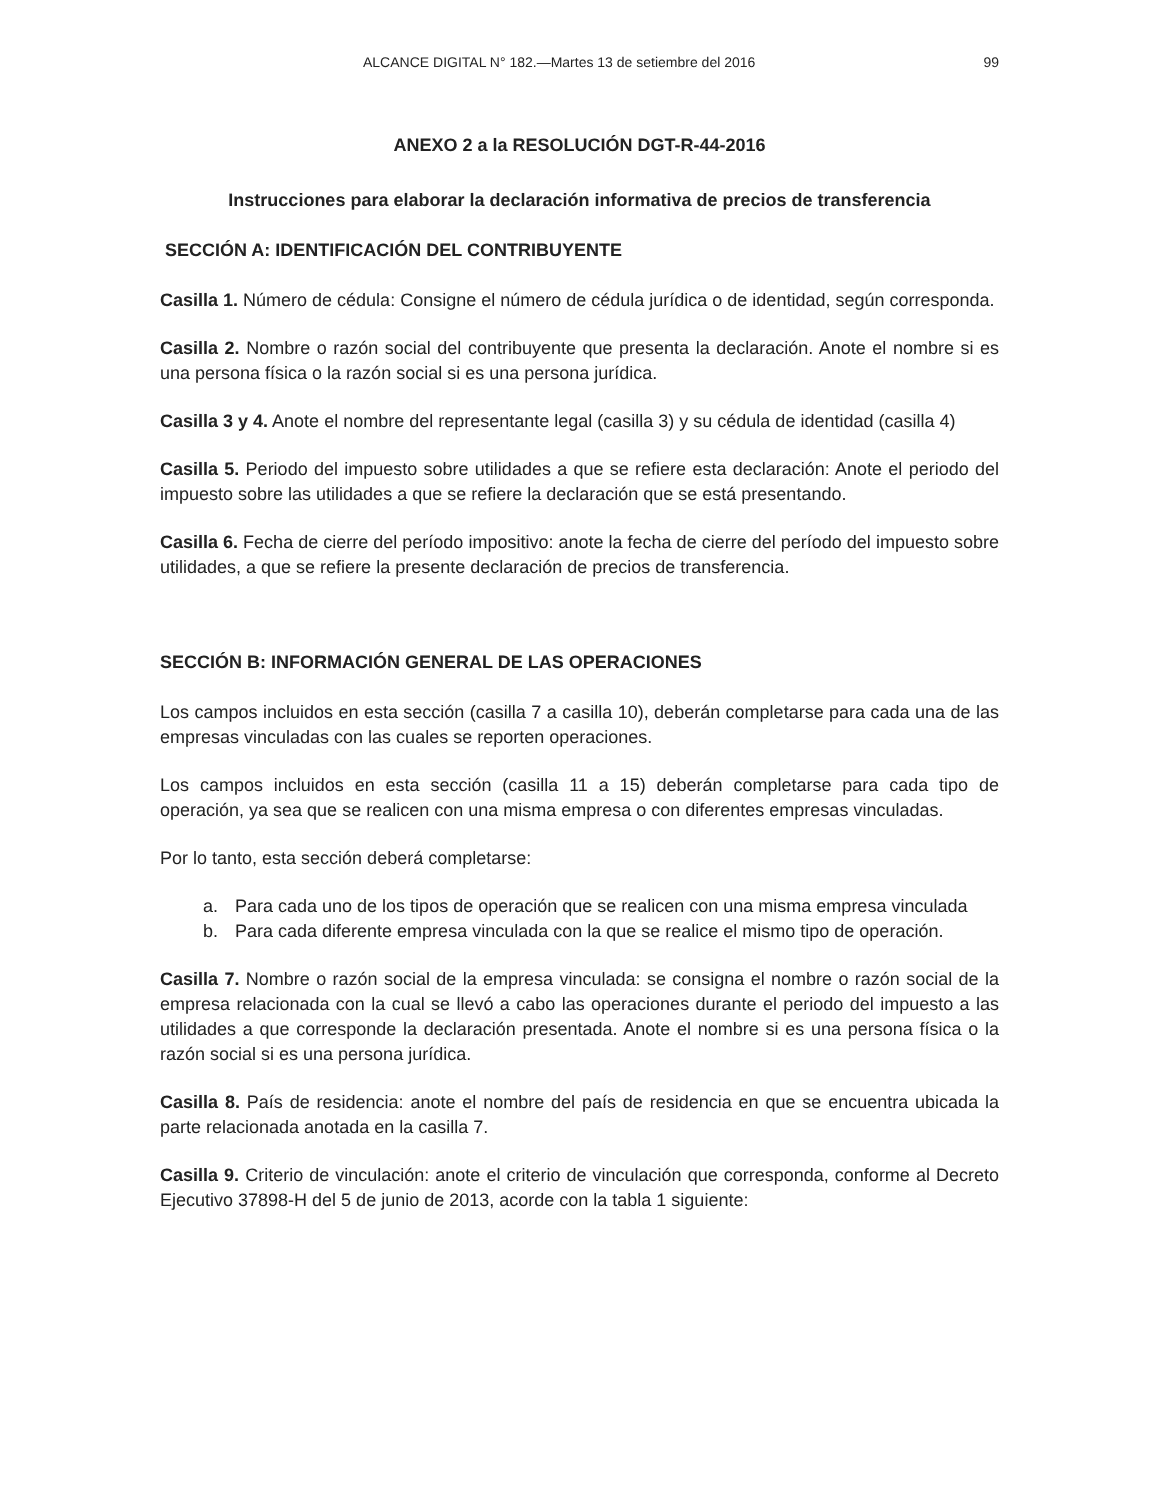ALCANCE DIGITAL N° 182.—Martes 13 de setiembre del 2016 99
ANEXO 2 a la RESOLUCIÓN DGT-R-44-2016
Instrucciones para elaborar la declaración informativa de precios de transferencia
SECCIÓN A: IDENTIFICACIÓN DEL CONTRIBUYENTE
Casilla 1. Número de cédula: Consigne el número de cédula jurídica o de identidad, según corresponda.
Casilla 2. Nombre o razón social del contribuyente que presenta la declaración. Anote el nombre si es una persona física o la razón social si es una persona jurídica.
Casilla 3 y 4. Anote el nombre del representante legal (casilla 3) y su cédula de identidad (casilla 4)
Casilla 5. Periodo del impuesto sobre utilidades a que se refiere esta declaración: Anote el periodo del impuesto sobre las utilidades a que se refiere la declaración que se está presentando.
Casilla 6. Fecha de cierre del período impositivo: anote la fecha de cierre del período del impuesto sobre utilidades, a que se refiere la presente declaración de precios de transferencia.
SECCIÓN B: INFORMACIÓN GENERAL DE LAS OPERACIONES
Los campos incluidos en esta sección (casilla 7 a casilla 10), deberán completarse para cada una de las empresas vinculadas con las cuales se reporten operaciones.
Los campos incluidos en esta sección (casilla 11 a 15) deberán completarse para cada tipo de operación, ya sea que se realicen con una misma empresa o con diferentes empresas vinculadas.
Por lo tanto, esta sección deberá completarse:
a. Para cada uno de los tipos de operación que se realicen con una misma empresa vinculada
b. Para cada diferente empresa vinculada con la que se realice el mismo tipo de operación.
Casilla 7. Nombre o razón social de la empresa vinculada: se consigna el nombre o razón social de la empresa relacionada con la cual se llevó a cabo las operaciones durante el periodo del impuesto a las utilidades a que corresponde la declaración presentada. Anote el nombre si es una persona física o la razón social si es una persona jurídica.
Casilla 8. País de residencia: anote el nombre del país de residencia en que se encuentra ubicada la parte relacionada anotada en la casilla 7.
Casilla 9. Criterio de vinculación: anote el criterio de vinculación que corresponda, conforme al Decreto Ejecutivo 37898-H del 5 de junio de 2013, acorde con la tabla 1 siguiente: